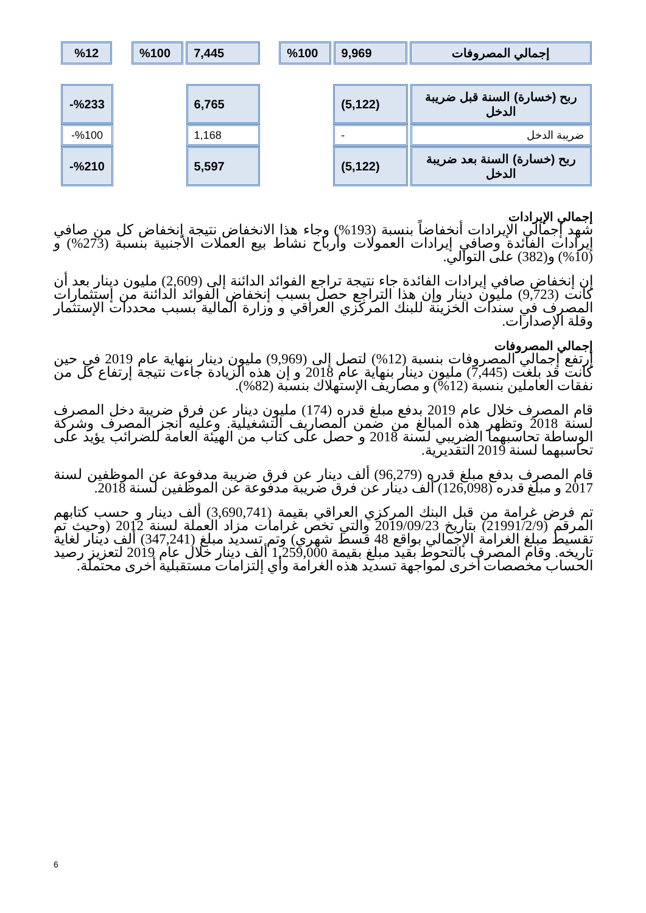| إجمالي المصروفات | 9,969 | %100 | | 7,445 | %100 | | %12 |
| ربح (خسارة) السنة قبل ضريبة الدخل | (5,122) | | 6,765 | | %233- |
| ضريبة الدخل | - | | 1,168 | | %100- |
| ربح (خسارة) السنة بعد ضريبة الدخل | (5,122) | | 5,597 | | %210- |
إجمالي الإيرادات
شهد إجمالي الإيرادات أنخفاضاً بنسبة (193%) وجاء هذا الانخفاض نتيجة إنخفاض كل من صافي إيرادات الفائدة وصافي إيرادات العمولات وأرباح نشاط بيع العملات الأجنبية بنسبة (273%) و (10%) و(382) على التوالي.
إن إنخفاض صافي إيرادات الفائدة جاء نتيجة تراجع الفوائد الدائنة إلى (2,609) مليون دينار بعد أن كانت (9,723) مليون دينار وإن هذا التراجع حصل بسبب إنخفاض الفوائد الدائنة من إستثمارات المصرف في سندات الخزينة للبنك المركزي العراقي و وزارة المالية بسبب محددات الإستثمار وقلة الإصدارات.
إجمالي المصروفات
إرتفع إجمالي المصروفات بنسبة (12%) لتصل إلى (9,969) مليون دينار بنهاية عام 2019 في حين كانت قد بلغت (7,445) مليون دينار بنهاية عام 2018 و إن هذه الزيادة جاءت نتيجة إرتفاع كل من نفقات العاملين بنسبة (12%) و مصاريف الإستهلاك بنسبة (82%).
قام المصرف خلال عام 2019 بدفع مبلغ قدره (174) مليون دينار عن فرق ضريبة دخل المصرف لسنة 2018 وتظهر هذه المبالغ من ضمن المصاريف التشغيلية. وعليه أنجز المصرف وشركة الوساطة تحاسبهما الضريبي لسنة 2018 و حصل على كتاب من الهيئة العامة للضرائب يؤيد على تحاسبهما لسنة 2019 التقديرية.
قام المصرف بدفع مبلغ قدره (96,279) ألف دينار عن فرق ضريبة مدفوعة عن الموظفين لسنة 2017 و مبلغ قدره (126,098) ألف دينار عن فرق ضريبة مدفوعة عن الموظفين لسنة 2018.
تم فرض غرامة من قبل البنك المركزي العراقي بقيمة (3,690,741) ألف دينار و حسب كتابهم المرقم (21991/2/9) بتاريخ 2019/09/23 والتي تخص غرامات مزاد العملة لسنة 2012 (وحيث تم تقسيط مبلغ الغرامة الإجمالي بواقع 48 قسط شهري) وتم تسديد مبلغ (347,241) ألف دينار لغاية تاريخه. وقام المصرف بالتحوط بقيد مبلغ بقيمة 1,259,000 ألف دينار خلال عام 2019 لتعزيز رصيد الحساب مخصصات أخرى لمواجهة تسديد هذه الغرامة وأي إلتزامات مستقبلية أخرى محتملة.
6